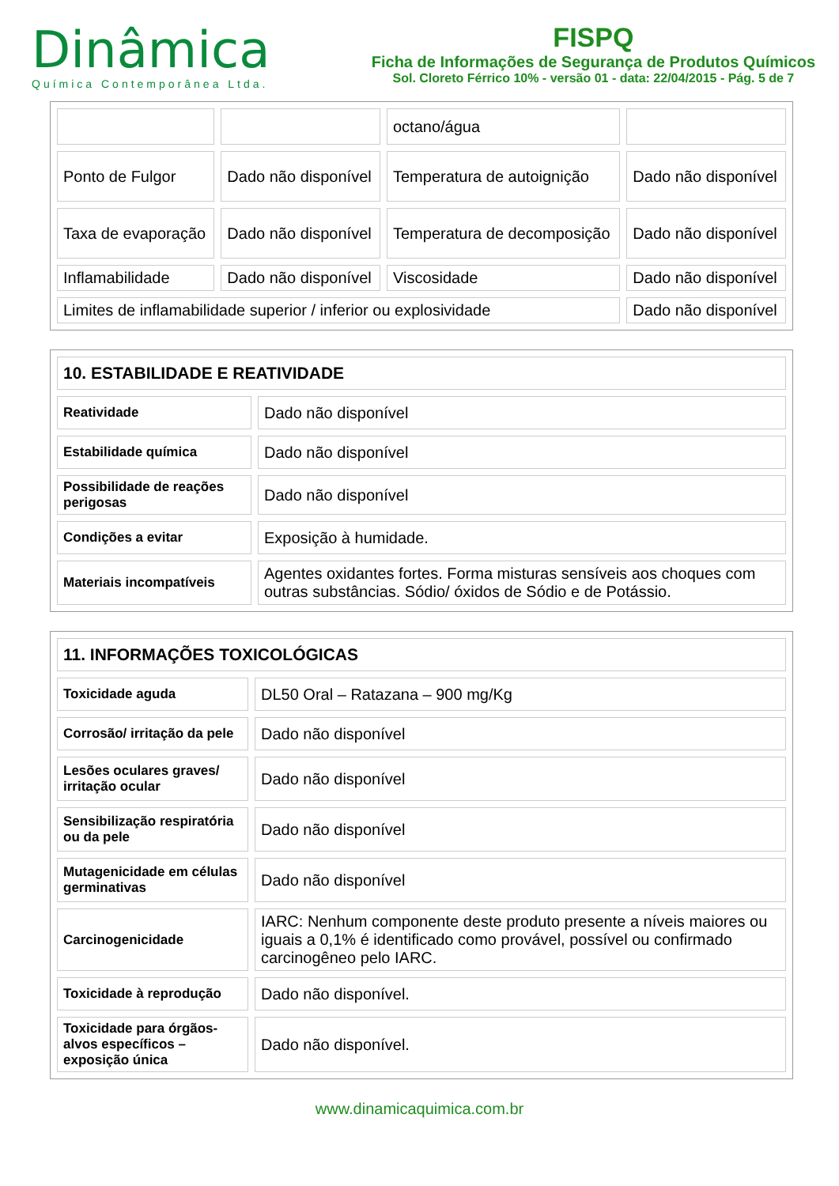Dinâmica
Química Contemporânea Ltda.
FISPQ
Ficha de Informações de Segurança de Produtos Químicos
Sol. Cloreto Férrico 10% - versão 01 - data: 22/04/2015 - Pág. 5 de 7
| | | octano/água | |
| Ponto de Fulgor | Dado não disponível | Temperatura de autoignição | Dado não disponível |
| Taxa de evaporação | Dado não disponível | Temperatura de decomposição | Dado não disponível |
| Inflamabilidade | Dado não disponível | Viscosidade | Dado não disponível |
| Limites de inflamabilidade superior / inferior ou explosividade | | | Dado não disponível |
| 10. ESTABILIDADE E REATIVIDADE | |
| --- | --- |
| Reatividade | Dado não disponível |
| Estabilidade química | Dado não disponível |
| Possibilidade de reações perigosas | Dado não disponível |
| Condições a evitar | Exposição à humidade. |
| Materiais incompatíveis | Agentes oxidantes fortes. Forma misturas sensíveis aos choques com outras substâncias. Sódio/ óxidos de Sódio e de Potássio. |
| 11. INFORMAÇÕES TOXICOLÓGICAS | |
| --- | --- |
| Toxicidade aguda | DL50 Oral – Ratazana – 900 mg/Kg |
| Corrosão/ irritação da pele | Dado não disponível |
| Lesões oculares graves/ irritação ocular | Dado não disponível |
| Sensibilização respiratória ou da pele | Dado não disponível |
| Mutagenicidade em células germinativas | Dado não disponível |
| Carcinogenicidade | IARC: Nenhum componente deste produto presente a níveis maiores ou iguais a 0,1% é identificado como provável, possível ou confirmado carcinogêneo pelo IARC. |
| Toxicidade à reprodução | Dado não disponível. |
| Toxicidade para órgãos-alvos específicos – exposição única | Dado não disponível. |
www.dinamicaquimica.com.br